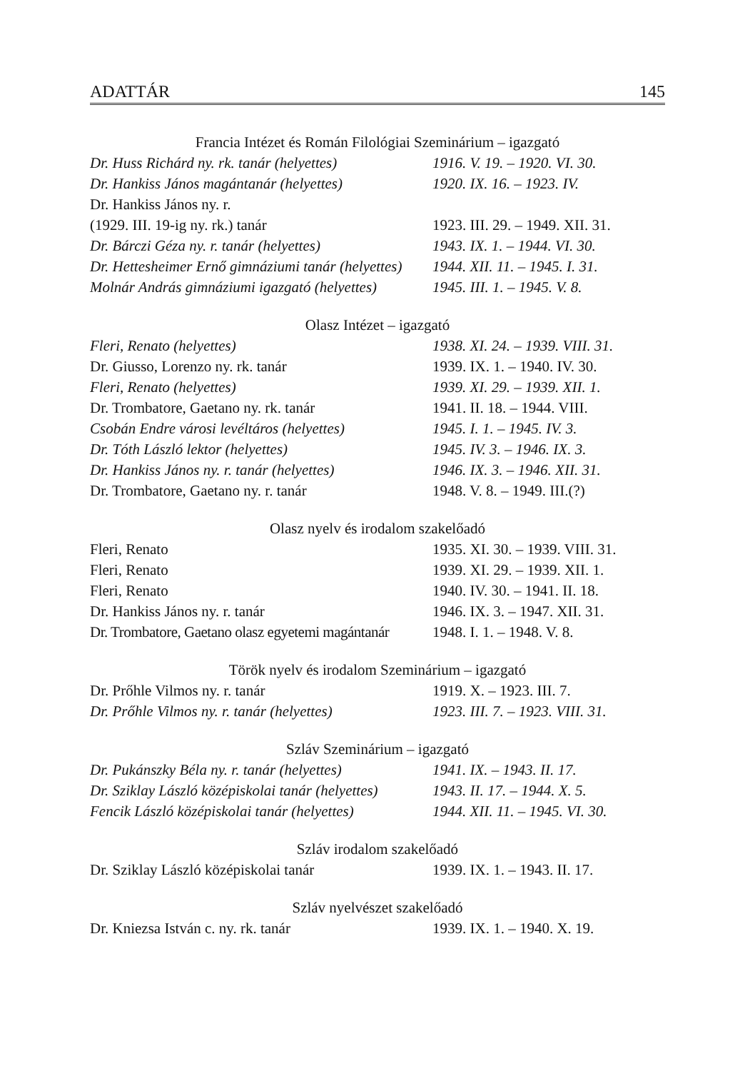ADATTÁR 145
Francia Intézet és Román Filológiai Szeminárium – igazgató
| Dr. Huss Richárd ny. rk. tanár (helyettes) | 1916. V. 19. – 1920. VI. 30. |
| Dr. Hankiss János magántanár (helyettes) | 1920. IX. 16. – 1923. IV. |
| Dr. Hankiss János ny. r. | |
| (1929. III. 19-ig ny. rk.) tanár | 1923. III. 29. – 1949. XII. 31. |
| Dr. Bárczi Géza ny. r. tanár (helyettes) | 1943. IX. 1. – 1944. VI. 30. |
| Dr. Hettesheimer Ernő gimnáziumi tanár (helyettes) | 1944. XII. 11. – 1945. I. 31. |
| Molnár András gimnáziumi igazgató (helyettes) | 1945. III. 1. – 1945. V. 8. |
Olasz Intézet – igazgató
| Fleri, Renato (helyettes) | 1938. XI. 24. – 1939. VIII. 31. |
| Dr. Giusso, Lorenzo ny. rk. tanár | 1939. IX. 1. – 1940. IV. 30. |
| Fleri, Renato (helyettes) | 1939. XI. 29. – 1939. XII. 1. |
| Dr. Trombatore, Gaetano ny. rk. tanár | 1941. II. 18. – 1944. VIII. |
| Csobán Endre városi levéltáros (helyettes) | 1945. I. 1. – 1945. IV. 3. |
| Dr. Tóth László lektor (helyettes) | 1945. IV. 3. – 1946. IX. 3. |
| Dr. Hankiss János ny. r. tanár (helyettes) | 1946. IX. 3. – 1946. XII. 31. |
| Dr. Trombatore, Gaetano ny. r. tanár | 1948. V. 8. – 1949. III.(?) |
Olasz nyelv és irodalom szakelőadó
| Fleri, Renato | 1935. XI. 30. – 1939. VIII. 31. |
| Fleri, Renato | 1939. XI. 29. – 1939. XII. 1. |
| Fleri, Renato | 1940. IV. 30. – 1941. II. 18. |
| Dr. Hankiss János ny. r. tanár | 1946. IX. 3. – 1947. XII. 31. |
| Dr. Trombatore, Gaetano olasz egyetemi magántanár | 1948. I. 1. – 1948. V. 8. |
Török nyelv és irodalom Szeminárium – igazgató
| Dr. Prőhle Vilmos ny. r. tanár | 1919. X. – 1923. III. 7. |
| Dr. Prőhle Vilmos ny. r. tanár (helyettes) | 1923. III. 7. – 1923. VIII. 31. |
Szláv Szeminárium – igazgató
| Dr. Pukánszky Béla ny. r. tanár (helyettes) | 1941. IX. – 1943. II. 17. |
| Dr. Sziklay László középiskolai tanár (helyettes) | 1943. II. 17. – 1944. X. 5. |
| Fencik László középiskolai tanár (helyettes) | 1944. XII. 11. – 1945. VI. 30. |
Szláv irodalom szakelőadó
| Dr. Sziklay László középiskolai tanár | 1939. IX. 1. – 1943. II. 17. |
Szláv nyelvészet szakelőadó
| Dr. Kniezsa István c. ny. rk. tanár | 1939. IX. 1. – 1940. X. 19. |